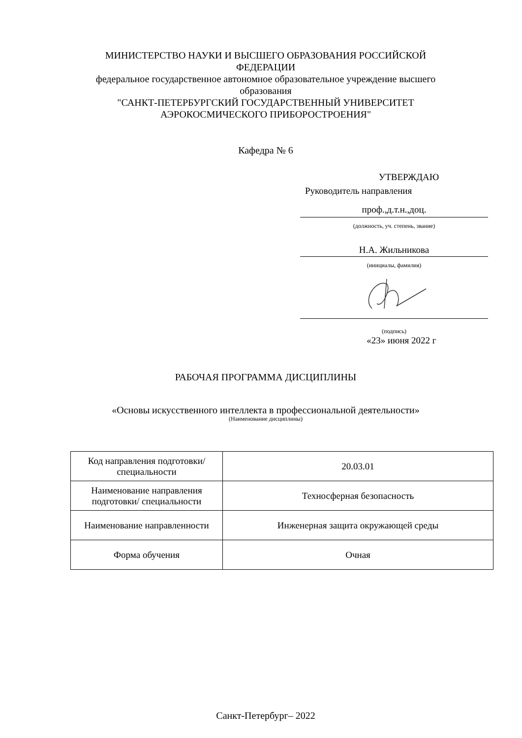МИНИСТЕРСТВО НАУКИ И ВЫСШЕГО ОБРАЗОВАНИЯ РОССИЙСКОЙ ФЕДЕРАЦИИ
федеральное государственное автономное образовательное учреждение высшего образования
"САНКТ-ПЕТЕРБУРГСКИЙ ГОСУДАРСТВЕННЫЙ УНИВЕРСИТЕТ АЭРОКОСМИЧЕСКОГО ПРИБОРОСТРОЕНИЯ"
Кафедра № 6
УТВЕРЖДАЮ
Руководитель направления
проф.,д.т.н.,доц.
(должность, уч. степень, звание)
Н.А. Жильникова
(инициалы, фамилия)
(подпись)
«23» июня 2022 г
РАБОЧАЯ ПРОГРАММА ДИСЦИПЛИНЫ
«Основы искусственного интеллекта в профессиональной деятельности»
(Наименование дисциплины)
| Код направления подготовки/ специальности | 20.03.01 |
| Наименование направления подготовки/ специальности | Техносферная безопасность |
| Наименование направленности | Инженерная защита окружающей среды |
| Форма обучения | Очная |
Санкт-Петербург– 2022